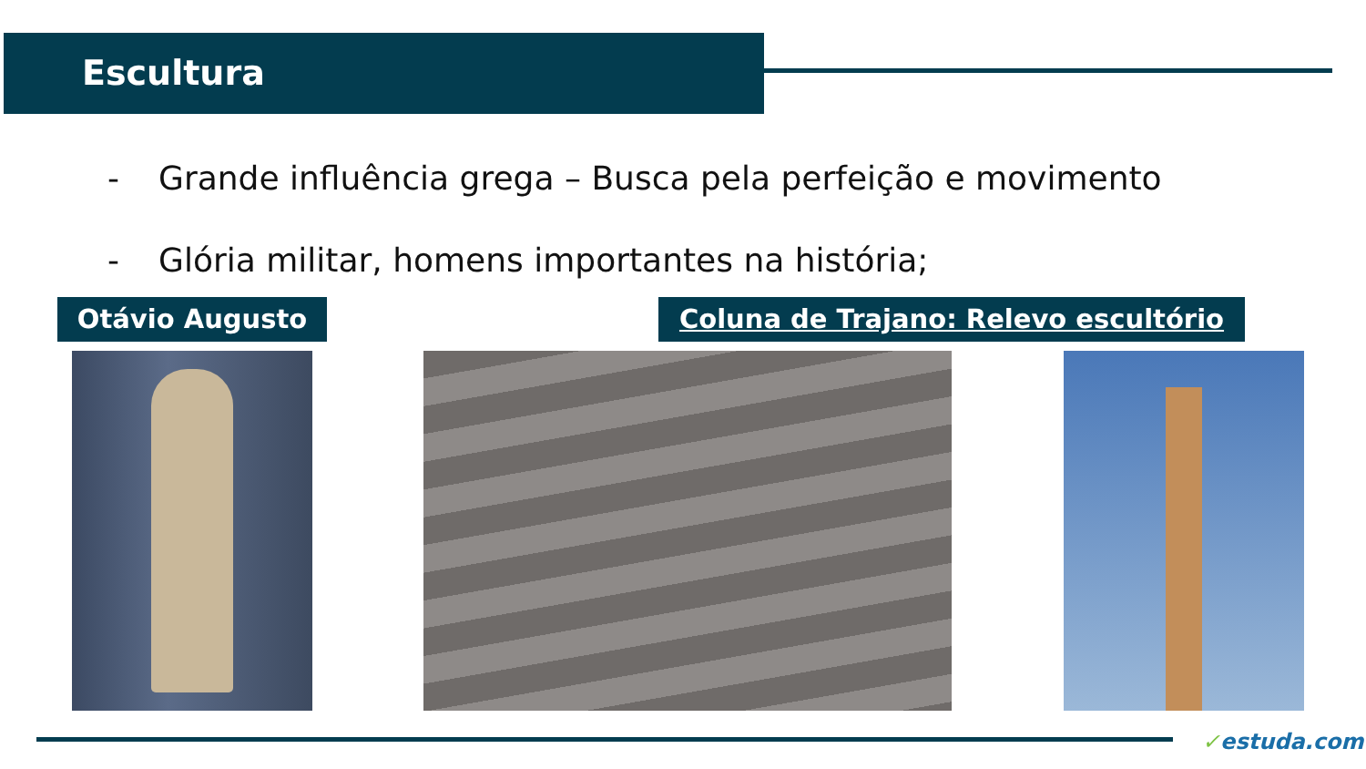Escultura
- Grande influência grega – Busca pela perfeição e movimento
- Glória militar, homens importantes na história;
Otávio Augusto Coluna de Trajano: Relevo escultório
✓estuda.com